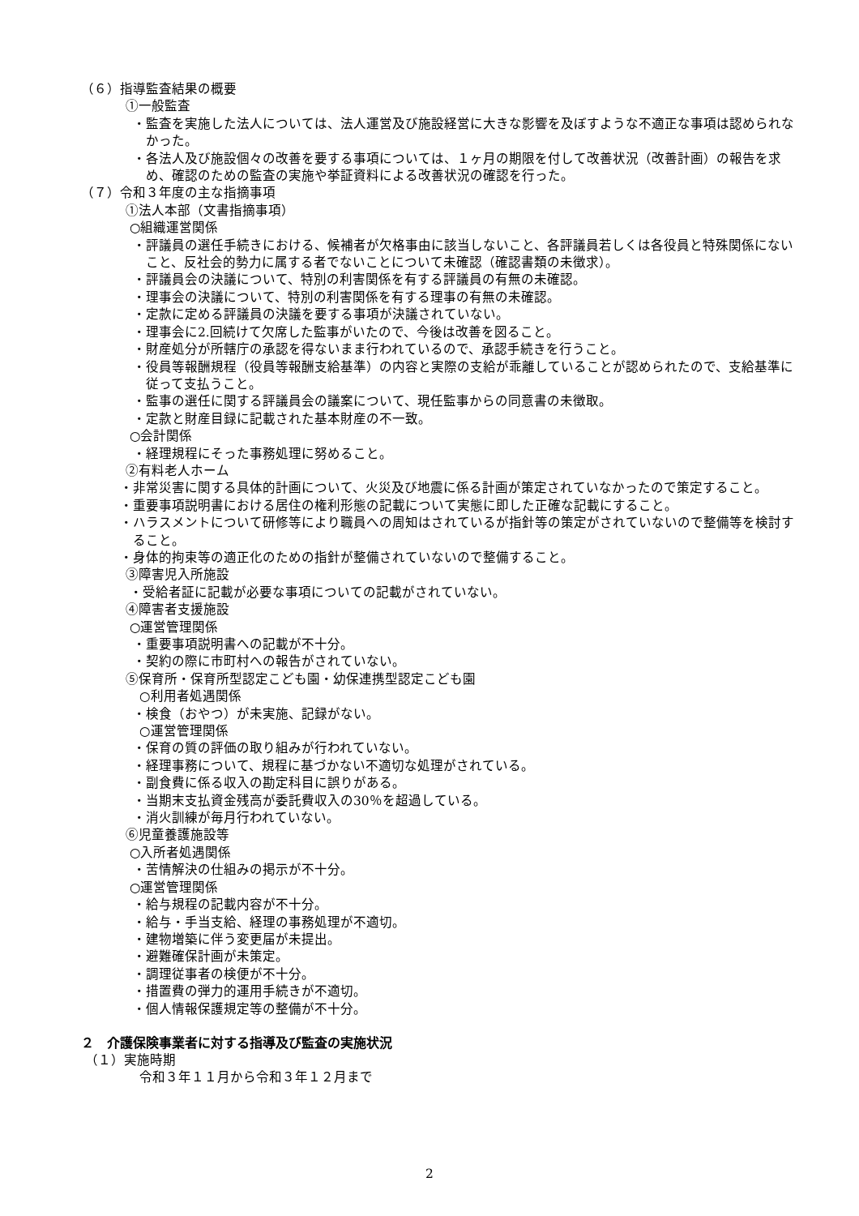（６）指導監査結果の概要
①一般監査
・監査を実施した法人については、法人運営及び施設経営に大きな影響を及ぼすような不適正な事項は認められなかった。
・各法人及び施設個々の改善を要する事項については、１ヶ月の期限を付して改善状況（改善計画）の報告を求め、確認のための監査の実施や挙証資料による改善状況の確認を行った。
（７）令和３年度の主な指摘事項
①法人本部（文書指摘事項）
○組織運営関係
・評議員の選任手続きにおける、候補者が欠格事由に該当しないこと、各評議員若しくは各役員と特殊関係にないこと、反社会的勢力に属する者でないことについて未確認（確認書類の未徴求）。
・評議員会の決議について、特別の利害関係を有する評議員の有無の未確認。
・理事会の決議について、特別の利害関係を有する理事の有無の未確認。
・定款に定める評議員の決議を要する事項が決議されていない。
・理事会に2.回続けて欠席した監事がいたので、今後は改善を図ること。
・財産処分が所轄庁の承認を得ないまま行われているので、承認手続きを行うこと。
・役員等報酬規程（役員等報酬支給基準）の内容と実際の支給が乖離していることが認められたので、支給基準に従って支払うこと。
・監事の選任に関する評議員会の議案について、現任監事からの同意書の未徴取。
・定款と財産目録に記載された基本財産の不一致。
○会計関係
・経理規程にそった事務処理に努めること。
②有料老人ホーム
・非常災害に関する具体的計画について、火災及び地震に係る計画が策定されていなかったので策定すること。
・重要事項説明書における居住の権利形態の記載について実態に即した正確な記載にすること。
・ハラスメントについて研修等により職員への周知はされているが指針等の策定がされていないので整備等を検討すること。
・身体的拘束等の適正化のための指針が整備されていないので整備すること。
③障害児入所施設
・受給者証に記載が必要な事項についての記載がされていない。
④障害者支援施設
○運営管理関係
・重要事項説明書への記載が不十分。
・契約の際に市町村への報告がされていない。
⑤保育所・保育所型認定こども園・幼保連携型認定こども園
○利用者処遇関係
・検食（おやつ）が未実施、記録がない。
○運営管理関係
・保育の質の評価の取り組みが行われていない。
・経理事務について、規程に基づかない不適切な処理がされている。
・副食費に係る収入の勘定科目に誤りがある。
・当期末支払資金残高が委託費収入の30％を超過している。
・消火訓練が毎月行われていない。
⑥児童養護施設等
○入所者処遇関係
・苦情解決の仕組みの掲示が不十分。
○運営管理関係
・給与規程の記載内容が不十分。
・給与・手当支給、経理の事務処理が不適切。
・建物増築に伴う変更届が未提出。
・避難確保計画が未策定。
・調理従事者の検便が不十分。
・措置費の弾力的運用手続きが不適切。
・個人情報保護規定等の整備が不十分。
２　介護保険事業者に対する指導及び監査の実施状況
（１）実施時期
令和３年１１月から令和３年１２月まで
2